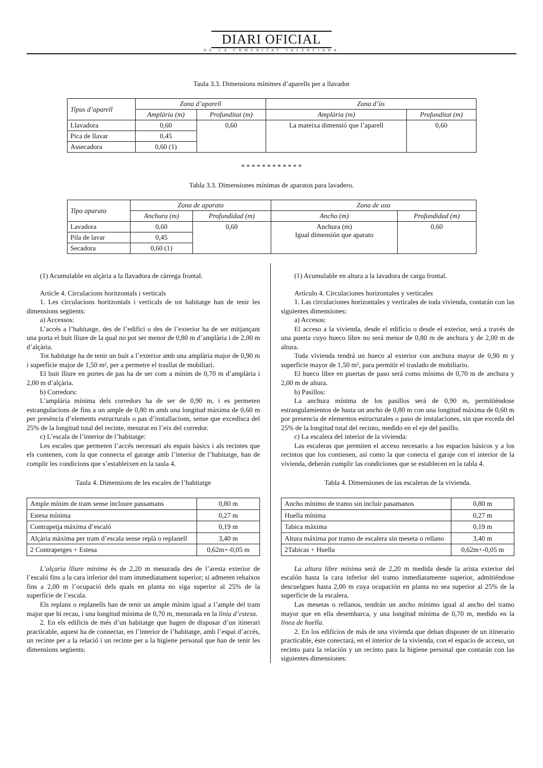DIARI OFICIAL
DE LA COMUNITAT VALENCIANA
Taula 3.3. Dimensions mínimes d’aparells per a llavador
| Tipus d’aparell | Zona d’aparell | | Zona d’ús | |
| --- | --- | --- | --- | --- |
| | Amplària (m) | Profunditat (m) | Amplària (m) | Profunditat (m) |
| Llavadora | 0,60 | 0,60 | La mateixa dimensió que l’aparell | 0,60 |
| Pica de llavar | 0,45 | | | |
| Assecadora | 0,60 (1) | | | |
* * * * * * * * * * * *
Tabla 3.3. Dimensiones mínimas de aparatos para lavadero.
| Tipo aparato | Zona de aparato | | Zona de uso | |
| --- | --- | --- | --- | --- |
| | Anchura (m) | Profundidad (m) | Ancho (m) | Profundidad (m) |
| Lavadora | 0,60 | 0,60 | Anchura (m) Igual dimensión que aparato | 0,60 |
| Pila de lavar | 0,45 | | | |
| Secadora | 0,60 (1) | | | |
(1) Acumulable en alçària a la llavadora de càrrega frontal.
Article 4. Circulacions horitzontals i verticals
1. Les circulacions horitzontals i verticals de tot habitatge han de tenir les dimensions següents:
a) Accessos:
L’accés a l’habitatge, des de l’edifici o des de l’exterior ha de ser mitjançant una porta el buit lliure de la qual no pot ser menor de 0,80 m d’amplària i de 2,00 m d’alçària.
Tot habitatge ha de tenir un buit a l’exterior amb una amplària major de 0,90 m i superfície major de 1,50 m², per a permetre el trasllat de mobiliari.
El buit lliure en portes de pas ha de ser com a mínim de 0,70 m d’amplària i 2,00 m d’alçària.
b) Corredors:
L’amplària mínima dels corredors ha de ser de 0,90 m, i es permeten estrangulacions de fins a un ample de 0,80 m amb una longitud màxima de 0,60 m per presència d’elements estructurals o pas d’installacions, sense que excedisca del 25% de la longitud total del recinte, mesurat en l’eix del corredor.
c) L’escala de l’interior de l’habitatge:
Les escales que permeten l’accés necessari als espais bàsics i als recintes que els contenen, com la que connecta el garatge amb l’interior de l’habitatge, han de complir les condicions que s’estableixen en la taula 4.
Taula 4. Dimensions de les escales de l’habitatge
| Ample mínim de tram sense incloure passamans | 0,80 m |
| Estesa mínima | 0,27 m |
| Contrapetja màxima d’escaló | 0,19 m |
| Alçària màxima per tram d’escala sense replà o replanell | 3,40 m |
| 2 Contrapetges + Estesa | 0,62m+-0,05 m |
L’alçaria lliure mínima és de 2,20 m mesurada des de l’aresta exterior de l’escaló fins a la cara inferior del tram immediatament superior; si admeten rebaixos fins a 2,00 m l’ocupació dels quals en planta no siga superior al 25% de la superfície de l’escala.
Els replans o replanells han de tenir un ample mínim igual a l’ample del tram major que hi recau, i una longitud mínima de 0,70 m, mesurada en la línia d’estesa.
2. En els edificis de més d’un habitatge que hagen de disposar d’un itinerari practicable, aquest ha de connectar, en l’interior de l’habitatge, amb l’espai d’accés, un recinte per a la relació i un recinte per a la higiene personal que han de tenir les dimensions següents:
(1) Acumulable en altura a la lavadora de carga frontal.
Artículo 4. Circulaciones horizontales y verticales
1. Las circulaciones horizontales y verticales de toda vivienda, contarán con las siguientes dimensiones:
a) Accesos:
El acceso a la vivienda, desde el edificio o desde el exterior, será a través de una puerta cuyo hueco libre no será menor de 0,80 m de anchura y de 2,00 m de altura.
Toda vivienda tendrá un hueco al exterior con anchura mayor de 0,90 m y superficie mayor de 1,50 m², para permitir el traslado de mobiliario.
El hueco libre en puertas de paso será como mínimo de 0,70 m de anchura y 2,00 m de altura.
b) Pasillos:
La anchura mínima de los pasillos será de 0,90 m, permitiéndose estrangulamientos de hasta un ancho de 0,80 m con una longitud máxima de 0,60 m por presencia de elementos estructurales o paso de instalaciones, sin que exceda del 25% de la longitud total del recinto, medido en el eje del pasillo.
c) La escalera del interior de la vivienda:
Las escaleras que permiten el acceso necesario a los espacios básicos y a los recintos que los contienen, así como la que conecta el garaje con el interior de la vivienda, deberán cumplir las condiciones que se establecen en la tabla 4.
Tabla 4. Dimensiones de las escaleras de la vivienda.
| Ancho mínimo de tramo sin incluir pasamanos | 0,80 m |
| Huella mínima | 0,27 m |
| Tabica máxima | 0,19 m |
| Altura máxima por tramo de escalera sin meseta o rellano | 3,40 m |
| 2Tabicas + Huella | 0,62m+-0,05 m |
La altura libre mínima será de 2,20 m medida desde la arista exterior del escalón hasta la cara inferior del tramo inmediatamente superior, admitiéndose descuelgues hasta 2,00 m cuya ocupación en planta no sea superior al 25% de la superficie de la escalera.
Las mesetas o rellanos, tendrán un ancho mínimo igual al ancho del tramo mayor que en ella desembarca, y una longitud mínima de 0,70 m, medido en la línea de huella.
2. En los edificios de más de una vivienda que deban disponer de un itinerario practicable, éste conectará, en el interior de la vivienda, con el espacio de acceso, un recinto para la relación y un recinto para la higiene personal que contarán con las siguientes dimensiones: